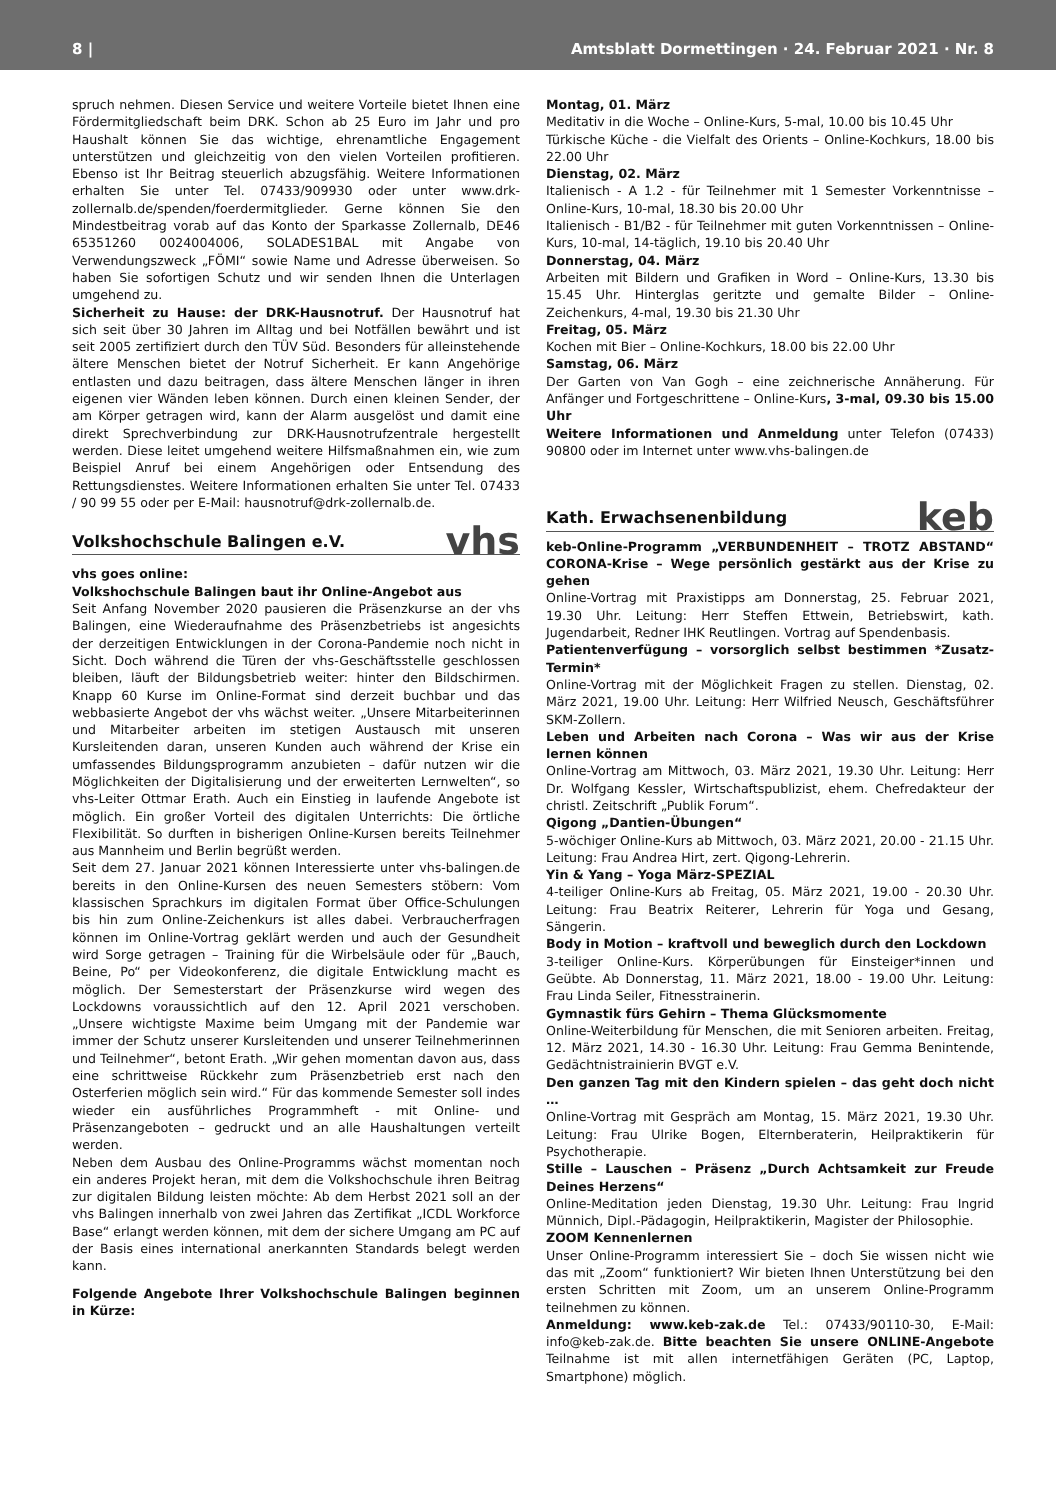8 | Amtsblatt Dormettingen · 24. Februar 2021 · Nr. 8
spruch nehmen. Diesen Service und weitere Vorteile bietet Ihnen eine Fördermitgliedschaft beim DRK. Schon ab 25 Euro im Jahr und pro Haushalt können Sie das wichtige, ehrenamtliche Engagement unterstützen und gleichzeitig von den vielen Vorteilen profitieren. Ebenso ist Ihr Beitrag steuerlich abzugsfähig. Weitere Informationen erhalten Sie unter Tel. 07433/909930 oder unter www.drk-zollernalb.de/spenden/foerdermitglieder. Gerne können Sie den Mindestbeitrag vorab auf das Konto der Sparkasse Zollernalb, DE46 65351260 0024004006, SOLADES1BAL mit Angabe von Verwendungszweck „FÖMI“ sowie Name und Adresse überweisen. So haben Sie sofortigen Schutz und wir senden Ihnen die Unterlagen umgehend zu.
Sicherheit zu Hause: der DRK-Hausnotruf. Der Hausnotruf hat sich seit über 30 Jahren im Alltag und bei Notfällen bewährt und ist seit 2005 zertifiziert durch den TÜV Süd. Besonders für alleinstehende ältere Menschen bietet der Notruf Sicherheit. Er kann Angehörige entlasten und dazu beitragen, dass ältere Menschen länger in ihren eigenen vier Wänden leben können. Durch einen kleinen Sender, der am Körper getragen wird, kann der Alarm ausgelöst und damit eine direkt Sprechverbindung zur DRK-Hausnotrufzentrale hergestellt werden. Diese leitet umgehend weitere Hilfsmaßnahmen ein, wie zum Beispiel Anruf bei einem Angehörigen oder Entsendung des Rettungsdienstes. Weitere Informationen erhalten Sie unter Tel. 07433 / 90 99 55 oder per E-Mail: hausnotruf@drk-zollernalb.de.
Volkshochschule Balingen e.V. vhs
vhs goes online:
Volkshochschule Balingen baut ihr Online-Angebot aus
Seit Anfang November 2020 pausieren die Präsenzkurse an der vhs Balingen, eine Wiederaufnahme des Präsenzbetriebs ist angesichts der derzeitigen Entwicklungen in der Corona-Pandemie noch nicht in Sicht. Doch während die Türen der vhs-Geschäftsstelle geschlossen bleiben, läuft der Bildungsbetrieb weiter: hinter den Bildschirmen. Knapp 60 Kurse im Online-Format sind derzeit buchbar und das webbasierte Angebot der vhs wächst weiter. „Unsere Mitarbeiterinnen und Mitarbeiter arbeiten im stetigen Austausch mit unseren Kursleitenden daran, unseren Kunden auch während der Krise ein umfassendes Bildungsprogramm anzubieten – dafür nutzen wir die Möglichkeiten der Digitalisierung und der erweiterten Lernwelten“, so vhs-Leiter Ottmar Erath. Auch ein Einstieg in laufende Angebote ist möglich. Ein großer Vorteil des digitalen Unterrichts: Die örtliche Flexibilität. So durften in bisherigen Online-Kursen bereits Teilnehmer aus Mannheim und Berlin begrüßt werden.
Seit dem 27. Januar 2021 können Interessierte unter vhs-balingen.de bereits in den Online-Kursen des neuen Semesters stöbern: Vom klassischen Sprachkurs im digitalen Format über Office-Schulungen bis hin zum Online-Zeichenkurs ist alles dabei. Verbraucherfragen können im Online-Vortrag geklärt werden und auch der Gesundheit wird Sorge getragen – Training für die Wirbelsäule oder für „Bauch, Beine, Po“ per Videokonferenz, die digitale Entwicklung macht es möglich. Der Semesterstart der Präsenzkurse wird wegen des Lockdowns voraussichtlich auf den 12. April 2021 verschoben. „Unsere wichtigste Maxime beim Umgang mit der Pandemie war immer der Schutz unserer Kursleitenden und unserer Teilnehmerinnen und Teilnehmer“, betont Erath. „Wir gehen momentan davon aus, dass eine schrittweise Rückkehr zum Präsenzbetrieb erst nach den Osterferien möglich sein wird.“ Für das kommende Semester soll indes wieder ein ausführliches Programmheft - mit Online- und Präsenzangeboten – gedruckt und an alle Haushaltungen verteilt werden.
Neben dem Ausbau des Online-Programms wächst momentan noch ein anderes Projekt heran, mit dem die Volkshochschule ihren Beitrag zur digitalen Bildung leisten möchte: Ab dem Herbst 2021 soll an der vhs Balingen innerhalb von zwei Jahren das Zertifikat „ICDL Workforce Base“ erlangt werden können, mit dem der sichere Umgang am PC auf der Basis eines international anerkannten Standards belegt werden kann.
Folgende Angebote Ihrer Volkshochschule Balingen beginnen in Kürze:
Montag, 01. März
Meditativ in die Woche – Online-Kurs, 5-mal, 10.00 bis 10.45 Uhr
Türkische Küche - die Vielfalt des Orients – Online-Kochkurs, 18.00 bis 22.00 Uhr
Dienstag, 02. März
Italienisch - A 1.2 - für Teilnehmer mit 1 Semester Vorkenntnisse – Online-Kurs, 10-mal, 18.30 bis 20.00 Uhr
Italienisch - B1/B2 - für Teilnehmer mit guten Vorkenntnissen – Online-Kurs, 10-mal, 14-täglich, 19.10 bis 20.40 Uhr
Donnerstag, 04. März
Arbeiten mit Bildern und Grafiken in Word – Online-Kurs, 13.30 bis 15.45 Uhr. Hinterglas geritzte und gemalte Bilder – Online-Zeichenkurs, 4-mal, 19.30 bis 21.30 Uhr
Freitag, 05. März
Kochen mit Bier – Online-Kochkurs, 18.00 bis 22.00 Uhr
Samstag, 06. März
Der Garten von Van Gogh – eine zeichnerische Annäherung. Für Anfänger und Fortgeschrittene – Online-Kurs, 3-mal, 09.30 bis 15.00 Uhr
Weitere Informationen und Anmeldung unter Telefon (07433) 90800 oder im Internet unter www.vhs-balingen.de
Kath. Erwachsenenbildung keb
keb-Online-Programm „VERBUNDENHEIT – TROTZ ABSTAND“ CORONA-Krise – Wege persönlich gestärkt aus der Krise zu gehen
Online-Vortrag mit Praxistipps am Donnerstag, 25. Februar 2021, 19.30 Uhr. Leitung: Herr Steffen Ettwein, Betriebswirt, kath. Jugendarbeit, Redner IHK Reutlingen. Vortrag auf Spendenbasis.
Patientenverfügung – vorsorglich selbst bestimmen *Zusatz-Termin*
Online-Vortrag mit der Möglichkeit Fragen zu stellen. Dienstag, 02. März 2021, 19.00 Uhr. Leitung: Herr Wilfried Neusch, Geschäftsführer SKM-Zollern.
Leben und Arbeiten nach Corona – Was wir aus der Krise lernen können
Online-Vortrag am Mittwoch, 03. März 2021, 19.30 Uhr. Leitung: Herr Dr. Wolfgang Kessler, Wirtschaftspublizist, ehem. Chefredakteur der christl. Zeitschrift „Publik Forum“.
Qigong „Dantien-Übungen“
5-wöchiger Online-Kurs ab Mittwoch, 03. März 2021, 20.00 - 21.15 Uhr. Leitung: Frau Andrea Hirt, zert. Qigong-Lehrerin.
Yin & Yang – Yoga März-SPEZIAL
4-teiliger Online-Kurs ab Freitag, 05. März 2021, 19.00 - 20.30 Uhr. Leitung: Frau Beatrix Reiterer, Lehrerin für Yoga und Gesang, Sängerin.
Body in Motion – kraftvoll und beweglich durch den Lockdown
3-teiliger Online-Kurs. Körperübungen für Einsteiger*innen und Geübte. Ab Donnerstag, 11. März 2021, 18.00 - 19.00 Uhr. Leitung: Frau Linda Seiler, Fitnesstrainerin.
Gymnastik fürs Gehirn – Thema Glücksmomente
Online-Weiterbildung für Menschen, die mit Senioren arbeiten. Freitag, 12. März 2021, 14.30 - 16.30 Uhr. Leitung: Frau Gemma Benintende, Gedächtnistrainierin BVGT e.V.
Den ganzen Tag mit den Kindern spielen – das geht doch nicht …
Online-Vortrag mit Gespräch am Montag, 15. März 2021, 19.30 Uhr. Leitung: Frau Ulrike Bogen, Elternberaterin, Heilpraktikerin für Psychotherapie.
Stille – Lauschen – Präsenz „Durch Achtsamkeit zur Freude Deines Herzens“
Online-Meditation jeden Dienstag, 19.30 Uhr. Leitung: Frau Ingrid Münnich, Dipl.-Pädagogin, Heilpraktikerin, Magister der Philosophie.
ZOOM Kennenlernen
Unser Online-Programm interessiert Sie – doch Sie wissen nicht wie das mit „Zoom“ funktioniert? Wir bieten Ihnen Unterstützung bei den ersten Schritten mit Zoom, um an unserem Online-Programm teilnehmen zu können.
Anmeldung: www.keb-zak.de Tel.: 07433/90110-30, E-Mail: info@keb-zak.de. Bitte beachten Sie unsere ONLINE-Angebote Teilnahme ist mit allen internetfähigen Geräten (PC, Laptop, Smartphone) möglich.